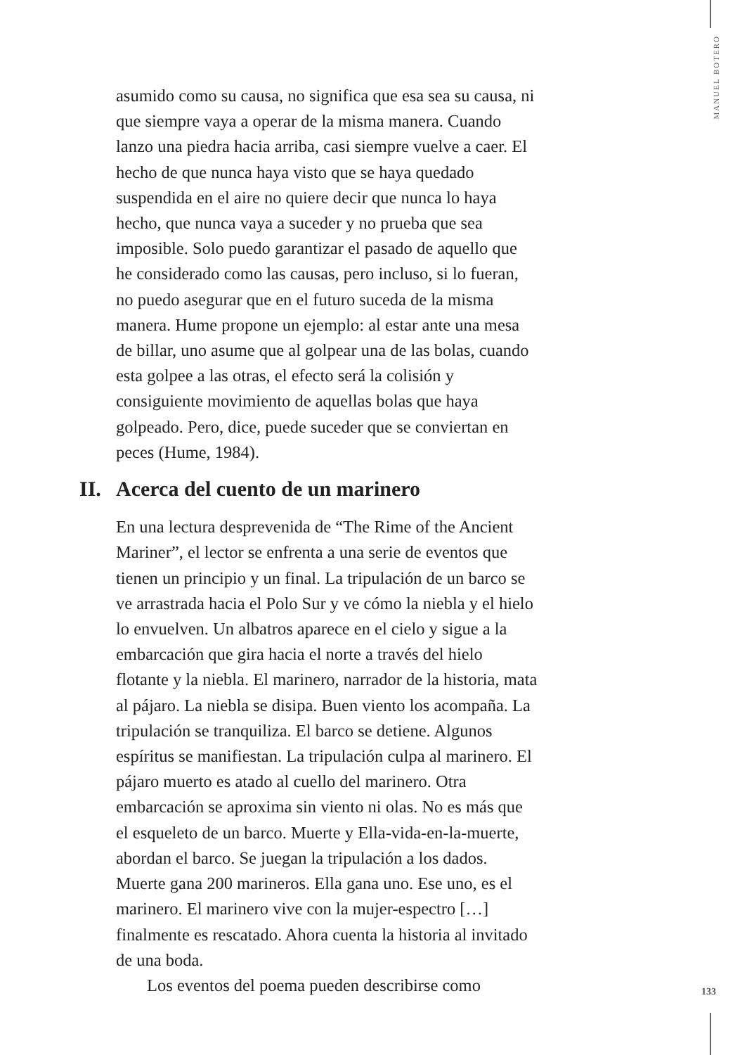MANUEL BOTERO
asumido como su causa, no significa que esa sea su causa, ni que siempre vaya a operar de la misma manera. Cuando lanzo una piedra hacia arriba, casi siempre vuelve a caer. El hecho de que nunca haya visto que se haya quedado suspendida en el aire no quiere decir que nunca lo haya hecho, que nunca vaya a suceder y no prueba que sea imposible. Solo puedo garantizar el pasado de aquello que he considerado como las causas, pero incluso, si lo fueran, no puedo asegurar que en el futuro suceda de la misma manera. Hume propone un ejemplo: al estar ante una mesa de billar, uno asume que al golpear una de las bolas, cuando esta golpee a las otras, el efecto será la colisión y consiguiente movimiento de aquellas bolas que haya golpeado. Pero, dice, puede suceder que se conviertan en peces (Hume, 1984).
II. Acerca del cuento de un marinero
En una lectura desprevenida de “The Rime of the Ancient Mariner”, el lector se enfrenta a una serie de eventos que tienen un principio y un final. La tripulación de un barco se ve arrastrada hacia el Polo Sur y ve cómo la niebla y el hielo lo envuelven. Un albatros aparece en el cielo y sigue a la embarcación que gira hacia el norte a través del hielo flotante y la niebla. El marinero, narrador de la historia, mata al pájaro. La niebla se disipa. Buen viento los acompaña. La tripulación se tranquiliza. El barco se detiene. Algunos espíritus se manifiestan. La tripulación culpa al marinero. El pájaro muerto es atado al cuello del marinero. Otra embarcación se aproxima sin viento ni olas. No es más que el esqueleto de un barco. Muerte y Ella-vida-en-la-muerte, abordan el barco. Se juegan la tripulación a los dados. Muerte gana 200 marineros. Ella gana uno. Ese uno, es el marinero. El marinero vive con la mujer-espectro […] finalmente es rescatado. Ahora cuenta la historia al invitado de una boda.
Los eventos del poema pueden describirse como
133